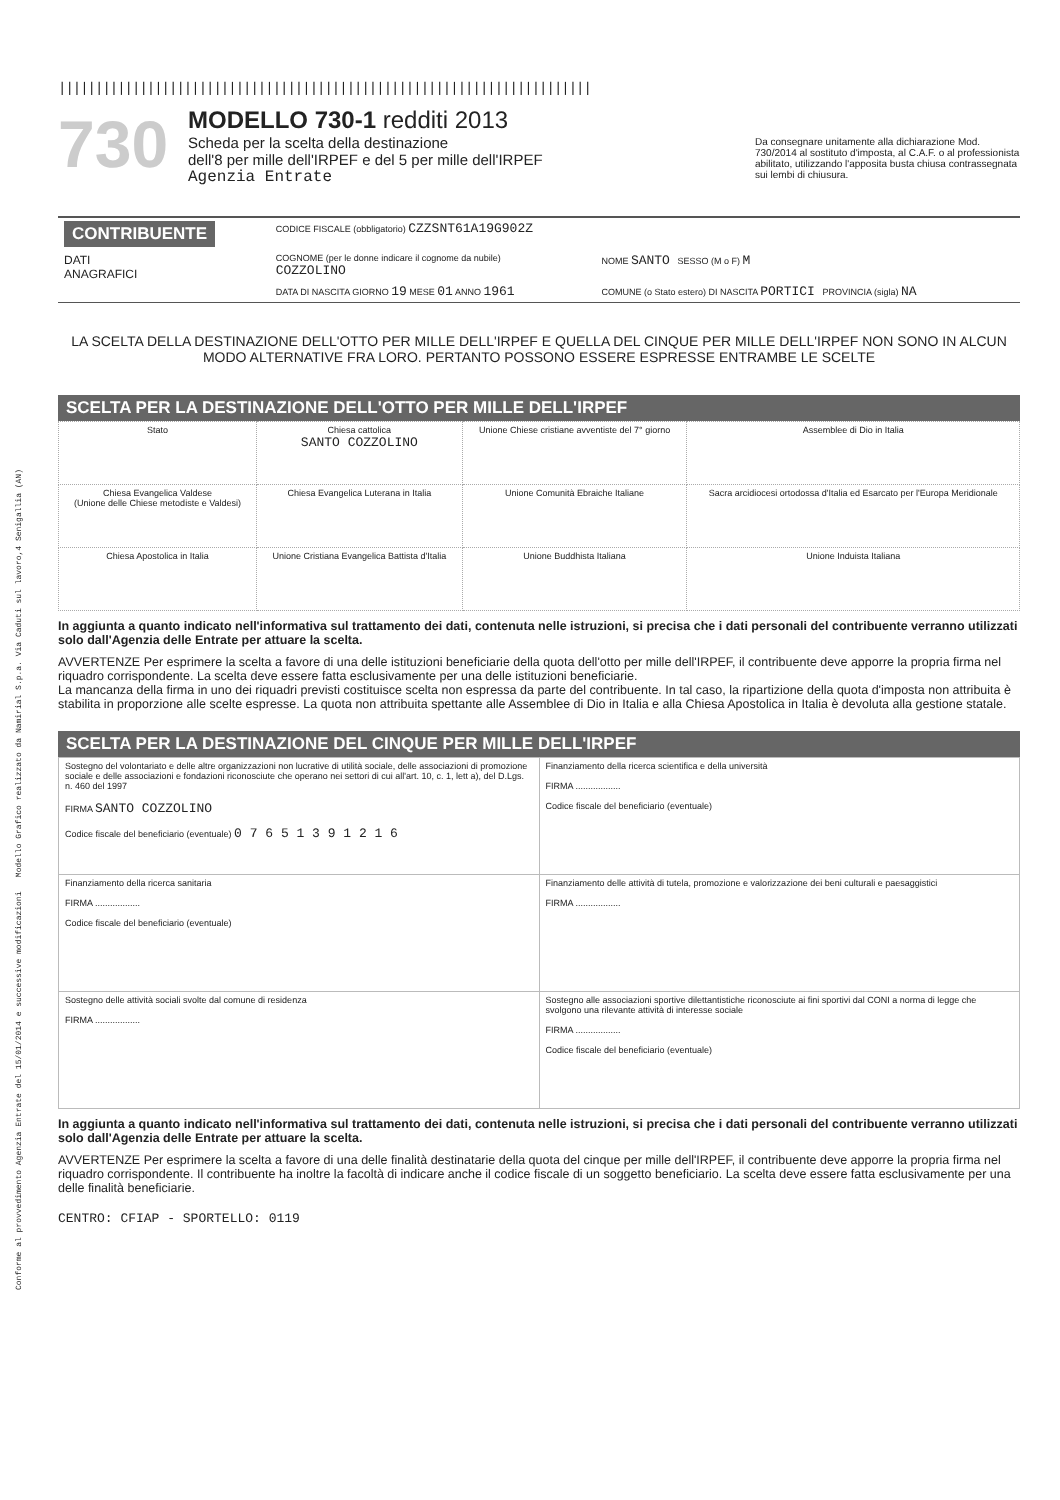Conforme al provvedimento Agenzia Entrate del 15/01/2014 e successive modificazioni Modello Grafico realizzato da Namirial S.p.a. Via Caduti sul lavoro,4 Senigallia (AN)
||||||||||||||||||||||||||||||||||||||||||||||||||||||||||||||||||||||||
730
MODELLO 730-1 redditi 2013
Scheda per la scelta della destinazione
dell'8 per mille dell'IRPEF e del 5 per mille dell'IRPEF
Agenzia Entrate
Da consegnare unitamente alla dichiarazione Mod. 730/2014 al sostituto d'imposta, al C.A.F. o al professionista abilitato, utilizzando l'apposita busta chiusa contrassegnata sui lembi di chiusura.
| CONTRIBUENTE | CODICE FISCALE (obbligatorio) CZZSNT61A19G902Z | |
| DATI ANAGRAFICI | COGNOME (per le donne indicare il cognome da nubile) COZZOLINO | NOME SANTO SESSO (M o F) M |
| | DATA DI NASCITA GIORNO 19 MESE 01 ANNO 1961 | COMUNE (o Stato estero) DI NASCITA PORTICI PROVINCIA (sigla) NA |
LA SCELTA DELLA DESTINAZIONE DELL'OTTO PER MILLE DELL'IRPEF E QUELLA DEL CINQUE PER MILLE DELL'IRPEF NON SONO IN ALCUN MODO ALTERNATIVE FRA LORO. PERTANTO POSSONO ESSERE ESPRESSE ENTRAMBE LE SCELTE
SCELTA PER LA DESTINAZIONE DELL'OTTO PER MILLE DELL'IRPEF
| Stato | Chiesa cattolica SANTO COZZOLINO | Unione Chiese cristiane avventiste del 7° giorno | Assemblee di Dio in Italia |
| Chiesa Evangelica Valdese (Unione delle Chiese metodiste e Valdesi) | Chiesa Evangelica Luterana in Italia | Unione Comunità Ebraiche Italiane | Sacra arcidiocesi ortodossa d'Italia ed Esarcato per l'Europa Meridionale |
| Chiesa Apostolica in Italia | Unione Cristiana Evangelica Battista d'Italia | Unione Buddhista Italiana | Unione Induista Italiana |
In aggiunta a quanto indicato nell'informativa sul trattamento dei dati, contenuta nelle istruzioni, si precisa che i dati personali del contribuente verranno utilizzati solo dall'Agenzia delle Entrate per attuare la scelta.
AVVERTENZE Per esprimere la scelta a favore di una delle istituzioni beneficiarie della quota dell'otto per mille dell'IRPEF, il contribuente deve apporre la propria firma nel riquadro corrispondente. La scelta deve essere fatta esclusivamente per una delle istituzioni beneficiarie.
La mancanza della firma in uno dei riquadri previsti costituisce scelta non espressa da parte del contribuente. In tal caso, la ripartizione della quota d'imposta non attribuita è stabilita in proporzione alle scelte espresse. La quota non attribuita spettante alle Assemblee di Dio in Italia e alla Chiesa Apostolica in Italia è devoluta alla gestione statale.
SCELTA PER LA DESTINAZIONE DEL CINQUE PER MILLE DELL'IRPEF
| Sostegno del volontariato e delle altre organizzazioni non lucrative di utilità sociale, delle associazioni di promozione sociale e delle associazioni e fondazioni riconosciute che operano nei settori di cui all'art. 10, c. 1, lett a), del D.Lgs. n. 460 del 1997 FIRMA SANTO COZZOLINO Codice fiscale del beneficiario (eventuale) 0 7 6 5 1 3 9 1 2 1 6 | Finanziamento della ricerca scientifica e della università FIRMA .................. Codice fiscale del beneficiario (eventuale) |
| Finanziamento della ricerca sanitaria FIRMA .................. Codice fiscale del beneficiario (eventuale) | Finanziamento delle attività di tutela, promozione e valorizzazione dei beni culturali e paesaggistici FIRMA .................. |
| Sostegno delle attività sociali svolte dal comune di residenza FIRMA .................. | Sostegno alle associazioni sportive dilettantistiche riconosciute ai fini sportivi dal CONI a norma di legge che svolgono una rilevante attività di interesse sociale FIRMA .................. Codice fiscale del beneficiario (eventuale) |
In aggiunta a quanto indicato nell'informativa sul trattamento dei dati, contenuta nelle istruzioni, si precisa che i dati personali del contribuente verranno utilizzati solo dall'Agenzia delle Entrate per attuare la scelta.
AVVERTENZE Per esprimere la scelta a favore di una delle finalità destinatarie della quota del cinque per mille dell'IRPEF, il contribuente deve apporre la propria firma nel riquadro corrispondente. Il contribuente ha inoltre la facoltà di indicare anche il codice fiscale di un soggetto beneficiario. La scelta deve essere fatta esclusivamente per una delle finalità beneficiarie.
CENTRO: CFIAP - SPORTELLO: 0119